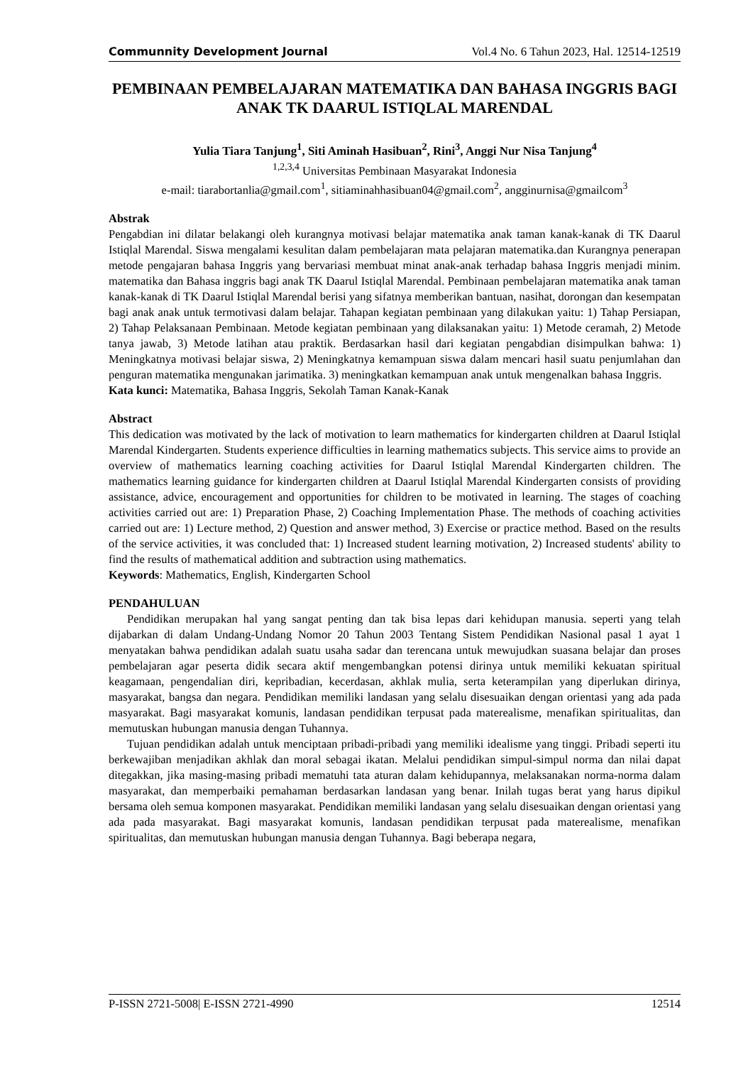Communnity Development Journal Vol.4 No. 6 Tahun 2023, Hal. 12514-12519
PEMBINAAN PEMBELAJARAN MATEMATIKA DAN BAHASA INGGRIS BAGI ANAK TK DAARUL ISTIQLAL MARENDAL
Yulia Tiara Tanjung<sup>1</sup>, Siti Aminah Hasibuan<sup>2</sup>, Rini<sup>3</sup>, Anggi Nur Nisa Tanjung<sup>4</sup>
<sup>1,2,3,4</sup> Universitas Pembinaan Masyarakat Indonesia
e-mail: tiarabortanlia@gmail.com<sup>1</sup>, sitiaminahhasibuan04@gmail.com<sup>2</sup>, angginurnisa@gmailcom<sup>3</sup>
Abstrak
Pengabdian ini dilatar belakangi oleh kurangnya motivasi belajar matematika anak taman kanak-kanak di TK Daarul Istiqlal Marendal. Siswa mengalami kesulitan dalam pembelajaran mata pelajaran matematika.dan Kurangnya penerapan metode pengajaran bahasa Inggris yang bervariasi membuat minat anak-anak terhadap bahasa Inggris menjadi minim. matematika dan Bahasa inggris bagi anak TK Daarul Istiqlal Marendal. Pembinaan pembelajaran matematika anak taman kanak-kanak di TK Daarul Istiqlal Marendal berisi yang sifatnya memberikan bantuan, nasihat, dorongan dan kesempatan bagi anak anak untuk termotivasi dalam belajar. Tahapan kegiatan pembinaan yang dilakukan yaitu: 1) Tahap Persiapan, 2) Tahap Pelaksanaan Pembinaan. Metode kegiatan pembinaan yang dilaksanakan yaitu: 1) Metode ceramah, 2) Metode tanya jawab, 3) Metode latihan atau praktik. Berdasarkan hasil dari kegiatan pengabdian disimpulkan bahwa: 1) Meningkatnya motivasi belajar siswa, 2) Meningkatnya kemampuan siswa dalam mencari hasil suatu penjumlahan dan penguran matematika mengunakan jarimatika. 3) meningkatkan kemampuan anak untuk mengenalkan bahasa Inggris.
Kata kunci: Matematika, Bahasa Inggris, Sekolah Taman Kanak-Kanak
Abstract
This dedication was motivated by the lack of motivation to learn mathematics for kindergarten children at Daarul Istiqlal Marendal Kindergarten. Students experience difficulties in learning mathematics subjects. This service aims to provide an overview of mathematics learning coaching activities for Daarul Istiqlal Marendal Kindergarten children. The mathematics learning guidance for kindergarten children at Daarul Istiqlal Marendal Kindergarten consists of providing assistance, advice, encouragement and opportunities for children to be motivated in learning. The stages of coaching activities carried out are: 1) Preparation Phase, 2) Coaching Implementation Phase. The methods of coaching activities carried out are: 1) Lecture method, 2) Question and answer method, 3) Exercise or practice method. Based on the results of the service activities, it was concluded that: 1) Increased student learning motivation, 2) Increased students' ability to find the results of mathematical addition and subtraction using mathematics.
Keywords: Mathematics, English, Kindergarten School
PENDAHULUAN
Pendidikan merupakan hal yang sangat penting dan tak bisa lepas dari kehidupan manusia. seperti yang telah dijabarkan di dalam Undang-Undang Nomor 20 Tahun 2003 Tentang Sistem Pendidikan Nasional pasal 1 ayat 1 menyatakan bahwa pendidikan adalah suatu usaha sadar dan terencana untuk mewujudkan suasana belajar dan proses pembelajaran agar peserta didik secara aktif mengembangkan potensi dirinya untuk memiliki kekuatan spiritual keagamaan, pengendalian diri, kepribadian, kecerdasan, akhlak mulia, serta keterampilan yang diperlukan dirinya, masyarakat, bangsa dan negara. Pendidikan memiliki landasan yang selalu disesuaikan dengan orientasi yang ada pada masyarakat. Bagi masyarakat komunis, landasan pendidikan terpusat pada materealisme, menafikan spiritualitas, dan memutuskan hubungan manusia dengan Tuhannya.
Tujuan pendidikan adalah untuk menciptaan pribadi-pribadi yang memiliki idealisme yang tinggi. Pribadi seperti itu berkewajiban menjadikan akhlak dan moral sebagai ikatan. Melalui pendidikan simpul-simpul norma dan nilai dapat ditegakkan, jika masing-masing pribadi mematuhi tata aturan dalam kehidupannya, melaksanakan norma-norma dalam masyarakat, dan memperbaiki pemahaman berdasarkan landasan yang benar. Inilah tugas berat yang harus dipikul bersama oleh semua komponen masyarakat. Pendidikan memiliki landasan yang selalu disesuaikan dengan orientasi yang ada pada masyarakat. Bagi masyarakat komunis, landasan pendidikan terpusat pada materealisme, menafikan spiritualitas, dan memutuskan hubungan manusia dengan Tuhannya. Bagi beberapa negara,
P-ISSN 2721-5008| E-ISSN 2721-4990 12514